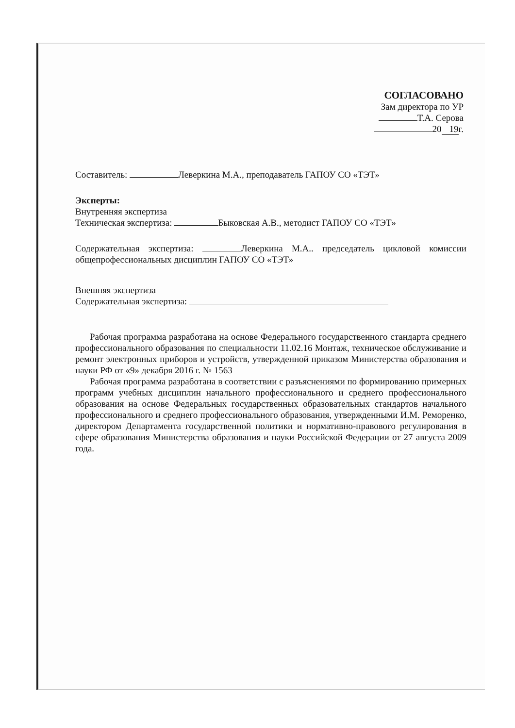СОГЛАСОВАНО
Зам директора по УР
Т.А. Серова
20 19 г.
Составитель: Леверкина М.А., преподаватель ГАПОУ СО «ТЭТ»
Эксперты:
Внутренняя экспертиза
Техническая экспертиза: Быковская А.В., методист ГАПОУ СО «ТЭТ»
Содержательная экспертиза: Леверкина М.А.. председатель цикловой комиссии общепрофессиональных дисциплин ГАПОУ СО «ТЭТ»
Внешняя экспертиза
Содержательная экспертиза:
Рабочая программа разработана на основе Федерального государственного стандарта среднего профессионального образования по специальности 11.02.16 Монтаж, техническое обслуживание и ремонт электронных приборов и устройств, утвержденной приказом Министерства образования и науки РФ от «9» декабря 2016 г. № 1563
Рабочая программа разработана в соответствии с разъяснениями по формированию примерных программ учебных дисциплин начального профессионального и среднего профессионального образования на основе Федеральных государственных образовательных стандартов начального профессионального и среднего профессионального образования, утвержденными И.М. Реморенко, директором Департамента государственной политики и нормативно-правового регулирования в сфере образования Министерства образования и науки Российской Федерации от 27 августа 2009 года.